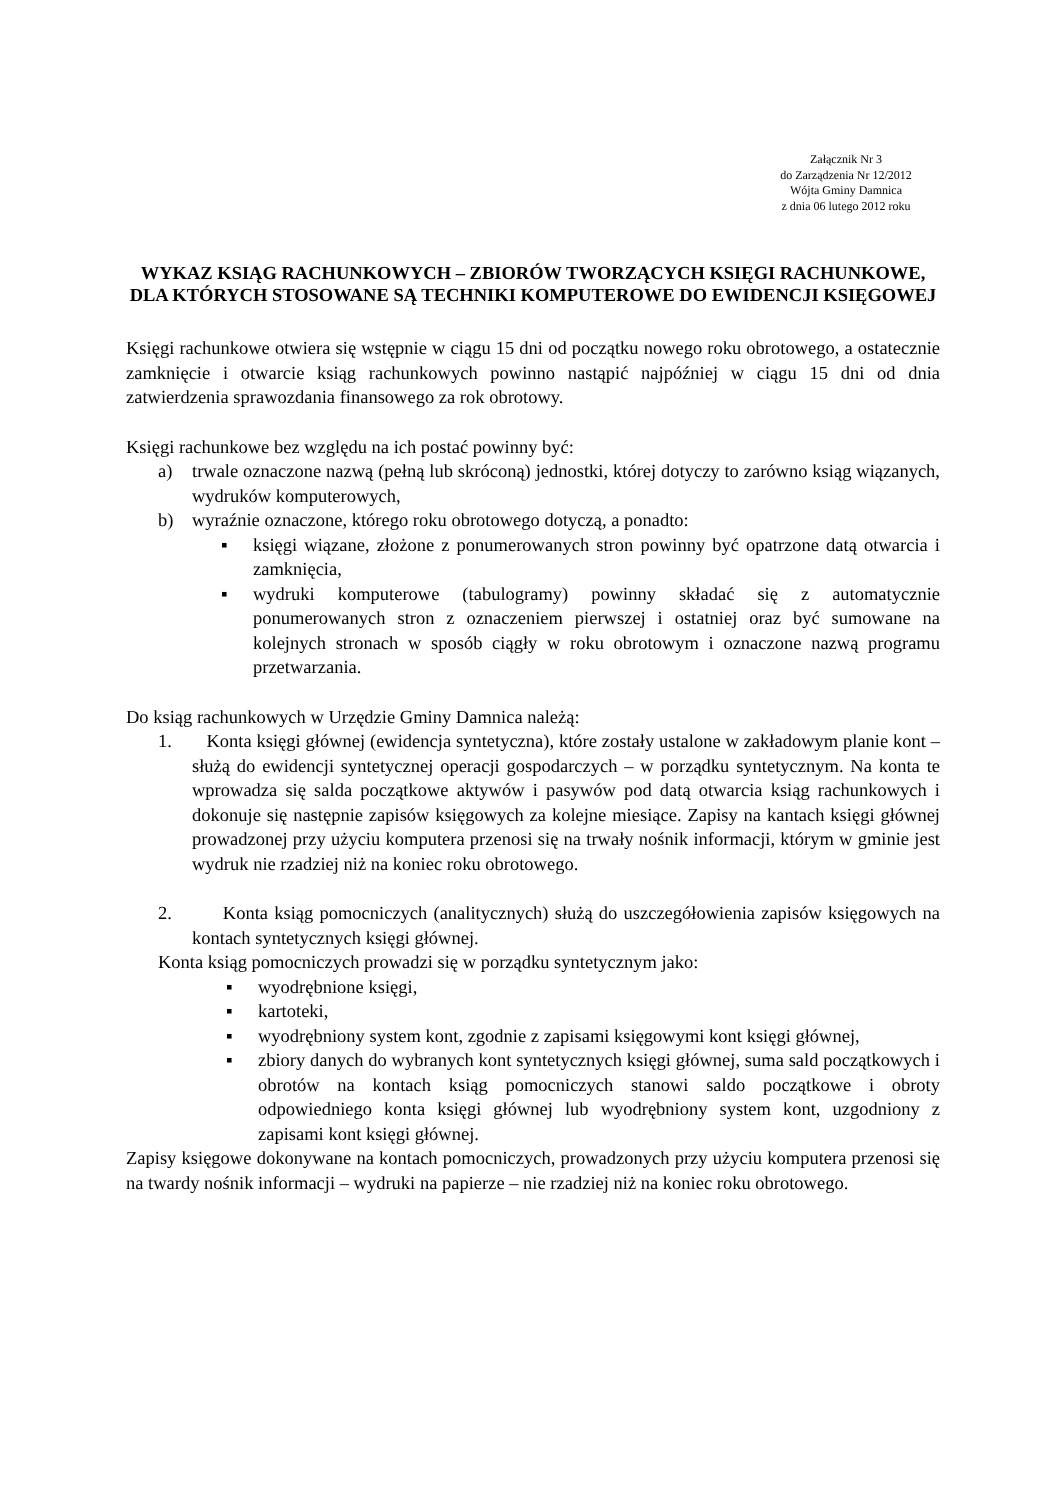Załącznik Nr 3
do Zarządzenia Nr 12/2012
Wójta Gminy Damnica
z dnia 06 lutego 2012 roku
WYKAZ KSIĄG RACHUNKOWYCH – ZBIORÓW TWORZĄCYCH KSIĘGI RACHUNKOWE, DLA KTÓRYCH STOSOWANE SĄ TECHNIKI KOMPUTEROWE DO EWIDENCJI KSIĘGOWEJ
Księgi rachunkowe otwiera się wstępnie w ciągu 15 dni od początku nowego roku obrotowego, a ostatecznie zamknięcie i otwarcie ksiąg rachunkowych powinno nastąpić najpóźniej w ciągu 15 dni od dnia zatwierdzenia sprawozdania finansowego za rok obrotowy.
Księgi rachunkowe bez względu na ich postać powinny być:
a) trwale oznaczone nazwą (pełną lub skróconą) jednostki, której dotyczy to zarówno ksiąg wiązanych, wydruków komputerowych,
b) wyraźnie oznaczone, którego roku obrotowego dotyczą, a ponadto:
▪ księgi wiązane, złożone z ponumerowanych stron powinny być opatrzone datą otwarcia i zamknięcia,
▪ wydruki komputerowe (tabulogramy) powinny składać się z automatycznie ponumerowanych stron z oznaczeniem pierwszej i ostatniej oraz być sumowane na kolejnych stronach w sposób ciągły w roku obrotowym i oznaczone nazwą programu przetwarzania.
Do ksiąg rachunkowych w Urzędzie Gminy Damnica należą:
1. Konta księgi głównej (ewidencja syntetyczna), które zostały ustalone w zakładowym planie kont – służą do ewidencji syntetycznej operacji gospodarczych – w porządku syntetycznym. Na konta te wprowadza się salda początkowe aktywów i pasywów pod datą otwarcia ksiąg rachunkowych i dokonuje się następnie zapisów księgowych za kolejne miesiące. Zapisy na kantach księgi głównej prowadzonej przy użyciu komputera przenosi się na trwały nośnik informacji, którym w gminie jest wydruk nie rzadziej niż na koniec roku obrotowego.
2. Konta ksiąg pomocniczych (analitycznych) służą do uszczegółowienia zapisów księgowych na kontach syntetycznych księgi głównej.
Konta ksiąg pomocniczych prowadzi się w porządku syntetycznym jako:
▪ wyodrębnione księgi,
▪ kartoteki,
▪ wyodrębniony system kont, zgodnie z zapisami księgowymi kont księgi głównej,
▪ zbiory danych do wybranych kont syntetycznych księgi głównej, suma sald początkowych i obrotów na kontach ksiąg pomocniczych stanowi saldo początkowe i obroty odpowiedniego konta księgi głównej lub wyodrębniony system kont, uzgodniony z zapisami kont księgi głównej.
Zapisy księgowe dokonywane na kontach pomocniczych, prowadzonych przy użyciu komputera przenosi się na twardy nośnik informacji – wydruki na papierze – nie rzadziej niż na koniec roku obrotowego.